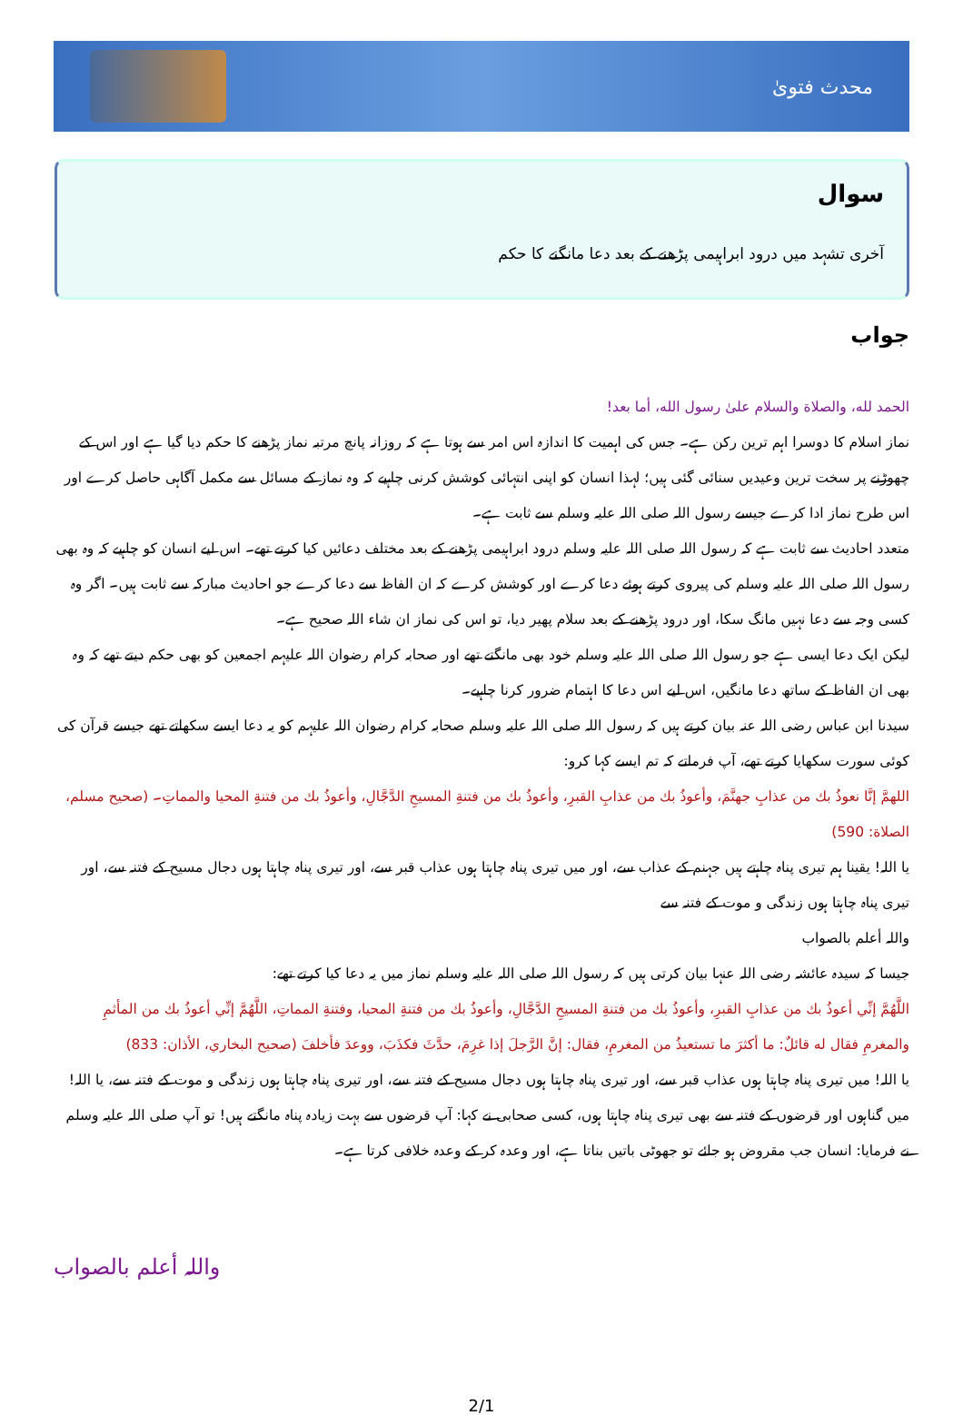محدث فتویٰ
سوال
آخری تشہد میں درود ابراہیمی پڑھنے کے بعد دعا مانگنے کا حکم
جواب
الحمد لله، والصلاة والسلام علىٰ رسول الله، أما بعد!
نماز اسلام کا دوسرا اہم ترین رکن ہے۔ جس کی اہمیت کا اندازہ اس امر سے ہوتا ہے کہ روزانہ پانچ مرتبہ نماز پڑھنے کا حکم دیا گیا ہے اور اس کے چھوڑنے پر سخت ترین وعیدیں سنائی گئی ہیں؛ لہذا انسان کو اپنی انتہائی کوشش کرنی چاہیے کہ وہ نماز کے مسائل سے مکمل آگاہی حاصل کرے اور اس طرح نماز ادا کرے جیسے رسول اللہ صلی اللہ علیہ وسلم سے ثابت ہے۔
متعدد احادیث سے ثابت ہے کہ رسول اللہ صلی اللہ علیہ وسلم درود ابراہیمی پڑھنے کے بعد مختلف دعائیں کیا کرتے تھے۔ اس لیے انسان کو چاہیے کہ وہ بھی رسول اللہ صلی اللہ علیہ وسلم کی پیروی کرتے ہوئے دعا کرے اور کوشش کرے کہ ان الفاظ سے دعا کرے جو احادیث مبارکہ سے ثابت ہیں۔ اگر وہ کسی وجہ سے دعا نہیں مانگ سکا، اور درود پڑھنے کے بعد سلام پھیر دیا، تو اس کی نماز ان شاء اللہ صحیح ہے۔
لیکن ایک دعا ایسی ہے جو رسول اللہ صلی اللہ علیہ وسلم خود بھی مانگتے تھے اور صحابہ کرام رضوان اللہ علیہم اجمعین کو بھی حکم دیتے تھے کہ وہ بھی ان الفاظ کے ساتھ دعا مانگیں، اس لیے اس دعا کا اہتمام ضرور کرنا چاہیے۔
سیدنا ابن عباس رضی اللہ عنہ بیان کرتے ہیں کہ رسول اللہ صلی اللہ علیہ وسلم صحابہ کرام رضوان اللہ علیہم کو یہ دعا ایسے سکھاتے تھے جیسے قرآن کی کوئی سورت سکھایا کرتے تھے، آپ فرماتے کہ تم ایسے کہا کرو:
اللهمَّ إنَّا نعوذُ بك من عذابِ جهنَّمَ، وأعوذُ بك من عذابِ القبرِ، وأعوذُ بك من فتنةِ المسيحِ الدَّجَّالِ، وأعوذُ بك من فتنةِ المحيا والمماتِ۔ (صحيح مسلم، الصلاة: 590)
یا اللہ! یقینا ہم تیری پناہ چاہتے ہیں جہنم کے عذاب سے، اور میں تیری پناہ چاہتا ہوں عذاب قبر سے، اور تیری پناہ چاہتا ہوں دجال مسیح کے فتنہ سے، اور تیری پناہ چاہتا ہوں زندگی و موت کے فتنہ سے
واللہ أعلم بالصواب
جیسا کہ سیدہ عائشہ رضی اللہ عنہا بیان کرتی ہیں کہ رسول اللہ صلی اللہ علیہ وسلم نماز میں یہ دعا کیا کرتے تھے:
اللَّهُمَّ إنِّي أعوذُ بك من عذابِ القبرِ، وأعوذُ بك من فتنةِ المسيحِ الدَّجَّالِ، وأعوذُ بك من فتنةِ المحيا، وفتنةِ المماتِ، اللَّهُمَّ إنِّي أعوذُ بك من المأثمِ والمغرمِ فقال له قائلٌ: ما أكثرَ ما تستعيذُ من المغرمِ، فقال: إنَّ الرَّجلَ إذا غرِمَ، حدَّثَ فكذَبَ، ووعدَ فأخلفَ (صحيح البخاري، الأذان: 833)
یا اللہ! میں تیری پناہ چاہتا ہوں عذاب قبر سے، اور تیری پناہ چاہتا ہوں دجال مسیح کے فتنہ سے، اور تیری پناہ چاہتا ہوں زندگی و موت کے فتنہ سے، یا اللہ! میں گناہوں اور قرضوں کے فتنہ سے بھی تیری پناہ چاہتا ہوں، کسی صحابی نے کہا: آپ قرضوں سے بہت زیادہ پناہ مانگتے ہیں! تو آپ صلی اللہ علیہ وسلم نے فرمایا: انسان جب مقروض ہو جائے تو جھوٹی باتیں بناتا ہے، اور وعدہ کر کے وعدہ خلافی کرتا ہے۔
واللہ أعلم بالصواب
2/1